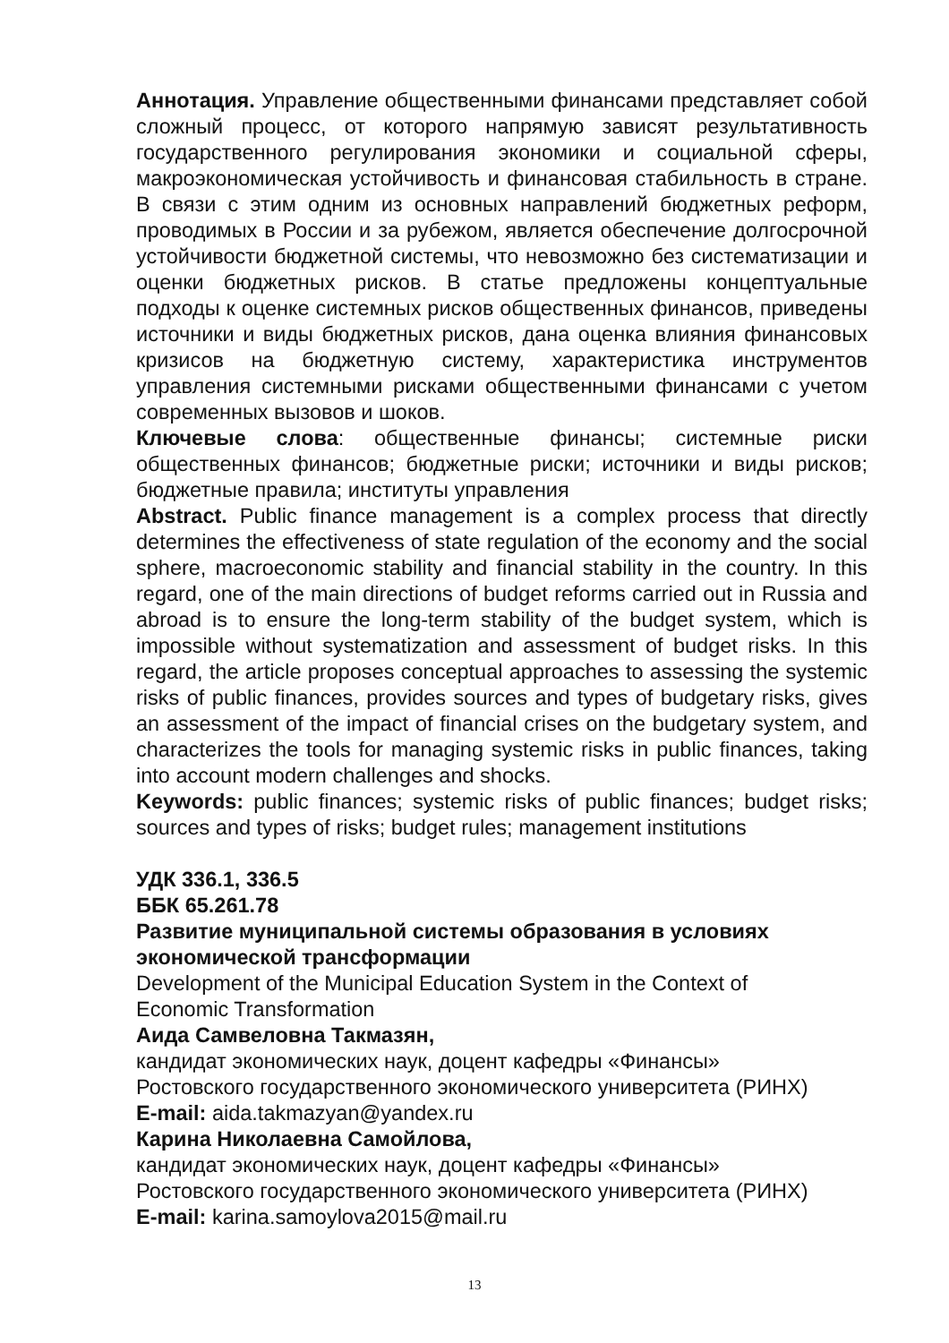Аннотация. Управление общественными финансами представляет собой сложный процесс, от которого напрямую зависят результативность государственного регулирования экономики и социальной сферы, макроэкономическая устойчивость и финансовая стабильность в стране. В связи с этим одним из основных направлений бюджетных реформ, проводимых в России и за рубежом, является обеспечение долгосрочной устойчивости бюджетной системы, что невозможно без систематизации и оценки бюджетных рисков. В статье предложены концептуальные подходы к оценке системных рисков общественных финансов, приведены источники и виды бюджетных рисков, дана оценка влияния финансовых кризисов на бюджетную систему, характеристика инструментов управления системными рисками общественными финансами с учетом современных вызовов и шоков.
Ключевые слова: общественные финансы; системные риски общественных финансов; бюджетные риски; источники и виды рисков; бюджетные правила; институты управления
Abstract. Public finance management is a complex process that directly determines the effectiveness of state regulation of the economy and the social sphere, macroeconomic stability and financial stability in the country. In this regard, one of the main directions of budget reforms carried out in Russia and abroad is to ensure the long-term stability of the budget system, which is impossible without systematization and assessment of budget risks. In this regard, the article proposes conceptual approaches to assessing the systemic risks of public finances, provides sources and types of budgetary risks, gives an assessment of the impact of financial crises on the budgetary system, and characterizes the tools for managing systemic risks in public finances, taking into account modern challenges and shocks.
Keywords: public finances; systemic risks of public finances; budget risks; sources and types of risks; budget rules; management institutions
УДК 336.1, 336.5
ББК 65.261.78
Развитие муниципальной системы образования в условиях
экономической трансформации
Development of the Municipal Education System in the Context of
Economic Transformation
Аида Самвеловна Такмазян,
кандидат экономических наук, доцент кафедры «Финансы»
Ростовского государственного экономического университета (РИНХ)
E-mail: aida.takmazyan@yandex.ru
Карина Николаевна Самойлова,
кандидат экономических наук, доцент кафедры «Финансы»
Ростовского государственного экономического университета (РИНХ)
E-mail: karina.samoylova2015@mail.ru
13